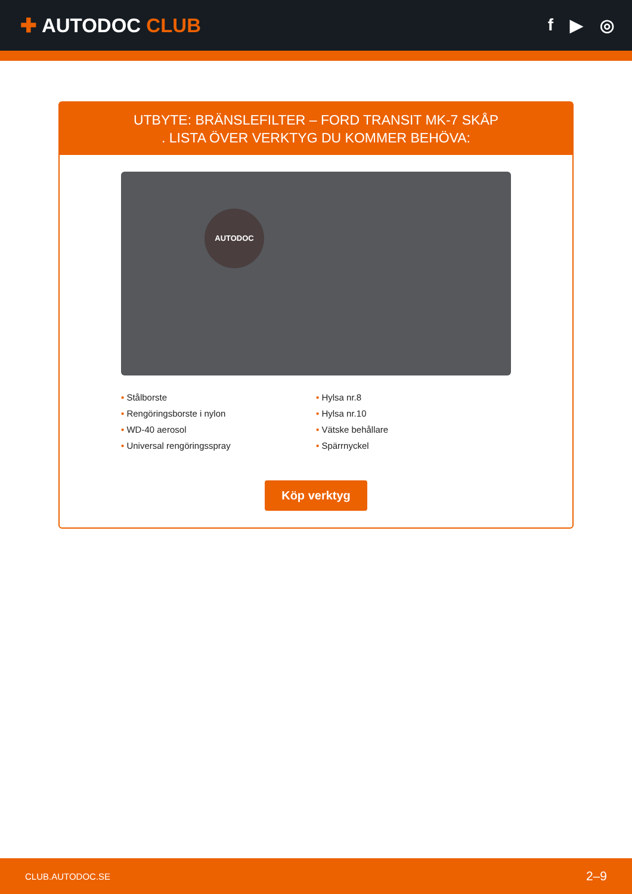✚ AUTODOC CLUB
f ▶ ◎
UTBYTE: BRÄNSLEFILTER – FORD TRANSIT MK-7 SKÅP
. LISTA ÖVER VERKTYG DU KOMMER BEHÖVA:
AUTODOC
• Stålborste
• Hylsa nr.8
• Rengöringsborste i nylon
• Hylsa nr.10
• WD-40 aerosol
• Vätske behållare
• Universal rengöringsspray
• Spärrnyckel
Köp verktyg
CLUB.AUTODOC.SE 2–9